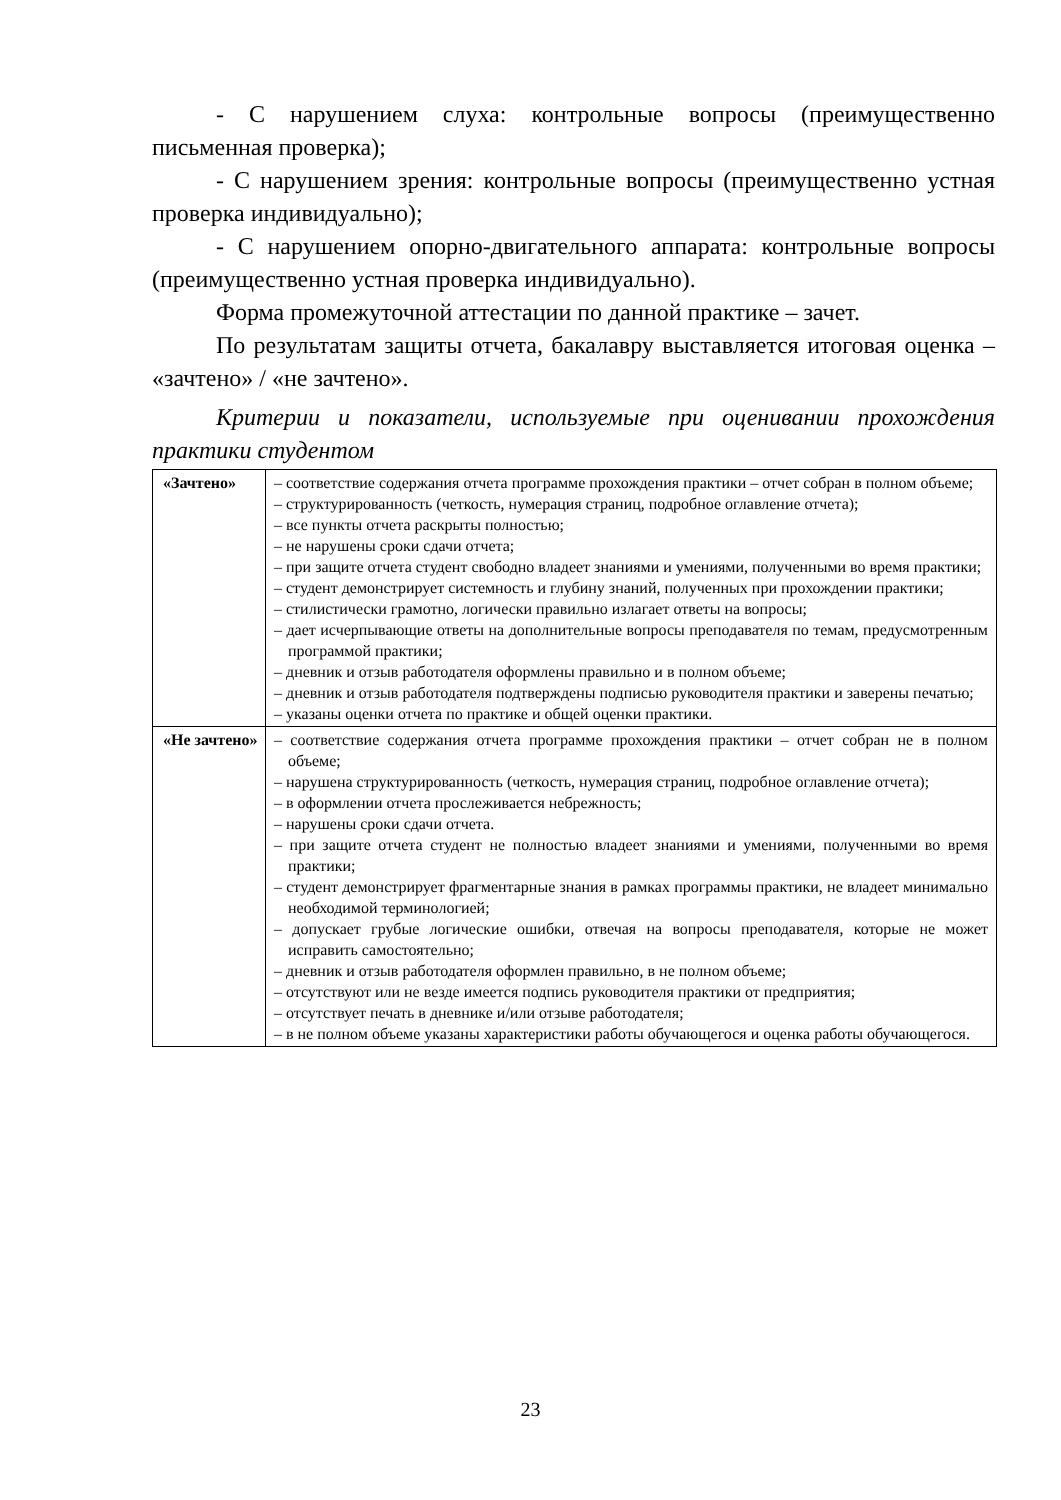- С нарушением слуха: контрольные вопросы (преимущественно письменная проверка);
- С нарушением зрения: контрольные вопросы (преимущественно устная проверка индивидуально);
- С нарушением опорно-двигательного аппарата: контрольные вопросы (преимущественно устная проверка индивидуально).
Форма промежуточной аттестации по данной практике – зачет.
По результатам защиты отчета, бакалавру выставляется итоговая оценка – «зачтено» / «не зачтено».
Критерии и показатели, используемые при оценивании прохождения практики студентом
| «Зачтено» | – соответствие содержания отчета программе прохождения практики – отчет собран в полном объеме; – структурированность (четкость, нумерация страниц, подробное оглавление отчета); – все пункты отчета раскрыты полностью; – не нарушены сроки сдачи отчета; – при защите отчета студент свободно владеет знаниями и умениями, полученными во время практики; – студент демонстрирует системность и глубину знаний, полученных при прохождении практики; – стилистически грамотно, логически правильно излагает ответы на вопросы; – дает исчерпывающие ответы на дополнительные вопросы преподавателя по темам, предусмотренным программой практики; – дневник и отзыв работодателя оформлены правильно и в полном объеме; – дневник и отзыв работодателя подтверждены подписью руководителя практики и заверены печатью; – указаны оценки отчета по практике и общей оценки практики. |
| «Не зачтено» | – соответствие содержания отчета программе прохождения практики – отчет собран не в полном объеме; – нарушена структурированность (четкость, нумерация страниц, подробное оглавление отчета); – в оформлении отчета прослеживается небрежность; – нарушены сроки сдачи отчета. – при защите отчета студент не полностью владеет знаниями и умениями, полученными во время практики; – студент демонстрирует фрагментарные знания в рамках программы практики, не владеет минимально необходимой терминологией; – допускает грубые логические ошибки, отвечая на вопросы преподавателя, которые не может исправить самостоятельно; – дневник и отзыв работодателя оформлен правильно, в не полном объеме; – отсутствуют или не везде имеется подпись руководителя практики от предприятия; – отсутствует печать в дневнике и/или отзыве работодателя; – в не полном объеме указаны характеристики работы обучающегося и оценка работы обучающегося. |
23